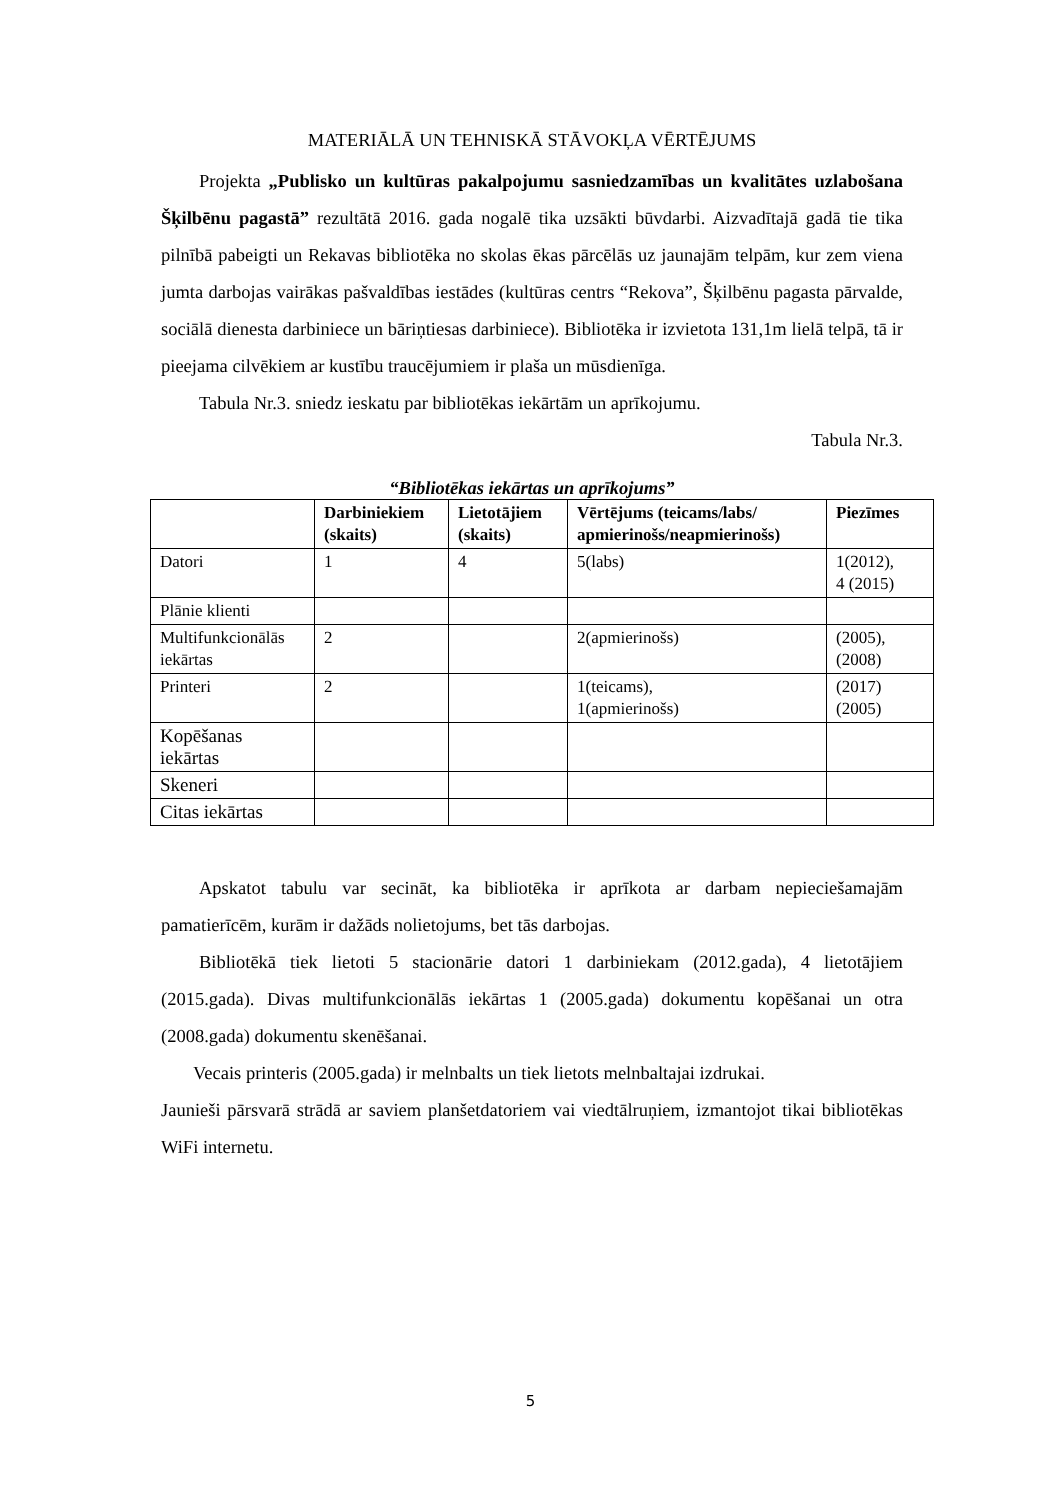MATERIĀLĀ UN TEHNISKĀ STĀVOKĻA VĒRTĒJUMS
Projekta „Publisko un kultūras pakalpojumu sasniedzamības un kvalitātes uzlabošana Šķilbēnu pagastā” rezultātā 2016. gada nogalē tika uzsākti būvdarbi. Aizvadītajā gadā tie tika pilnībā pabeigti un Rekavas bibliotēka no skolas ēkas pārcēlās uz jaunajām telpām, kur zem viena jumta darbojas vairākas pašvaldības iestādes (kultūras centrs “Rekova”, Šķilbēnu pagasta pārvalde, sociālā dienesta darbiniece un bāriņtiesas darbiniece). Bibliotēka ir izvietota 131,1m lielā telpā, tā ir pieejama cilvēkiem ar kustību traucējumiem ir plaša un mūsdienīga.
Tabula Nr.3. sniedz ieskatu par bibliotēkas iekārtām un aprīkojumu.
Tabula Nr.3.
“Bibliotēkas iekārtas un aprīkojums”
| | Darbiniekiem (skaits) | Lietotājiem (skaits) | Vērtējums (teicams/labs/ apmierinošs/neapmierinošs) | Piezīmes |
| --- | --- | --- | --- | --- |
| Datori | 1 | 4 | 5(labs) | 1(2012), 4 (2015) |
| Plānie klienti | | | | |
| Multifunkcionālās iekārtas | 2 | | 2(apmierinošs) | (2005), (2008) |
| Printeri | 2 | | 1(teicams), 1(apmierinošs) | (2017) (2005) |
| Kopēšanas iekārtas | | | | |
| Skeneri | | | | |
| Citas iekārtas | | | | |
Apskatot tabulu var secināt, ka bibliotēka ir aprīkota ar darbam nepieciešamajām pamatierīcēm, kurām ir dažāds nolietojums, bet tās darbojas.
Bibliotēkā tiek lietoti 5 stacionārie datori 1 darbiniekam (2012.gada), 4 lietotājiem (2015.gada). Divas multifunkcionālās iekārtas 1 (2005.gada) dokumentu kopēšanai un otra (2008.gada) dokumentu skenēšanai.
Vecais printeris (2005.gada) ir melnbalts un tiek lietots melnbaltajai izdrukai.
Jaunieši pārsvarā strādā ar saviem planšetdatoriem vai viedtālruņiem, izmantojot tikai bibliotēkas WiFi internetu.
5